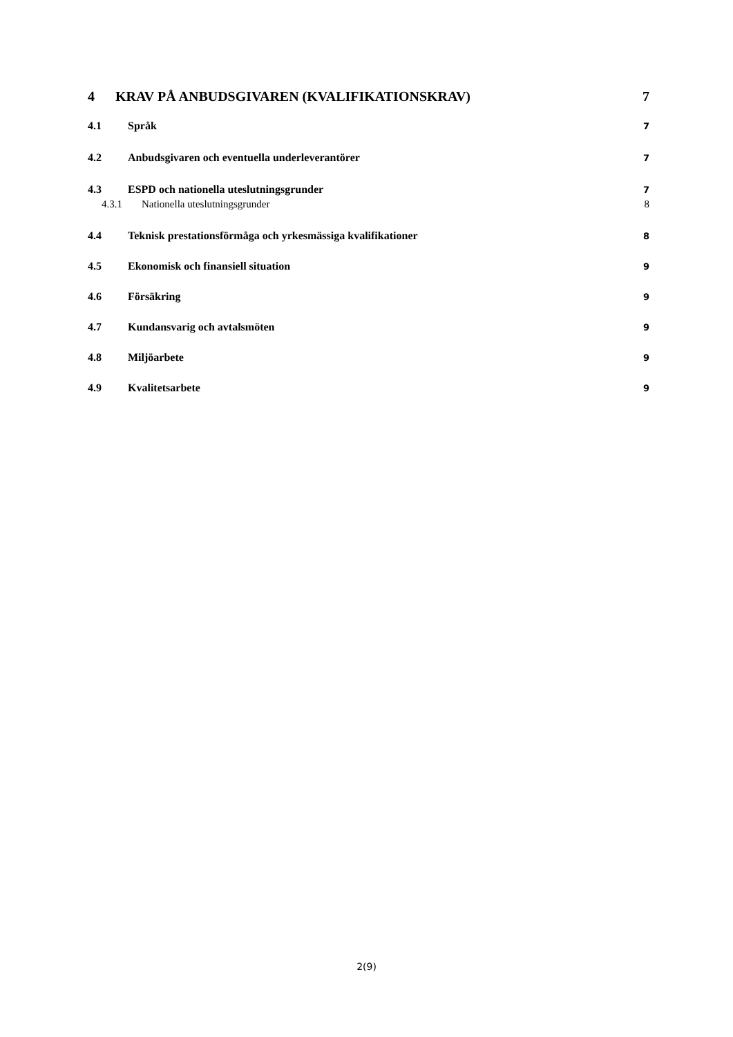4 KRAV PÅ ANBUDSGIVAREN (KVALIFIKATIONSKRAV) 7
4.1 Språk 7
4.2 Anbudsgivaren och eventuella underleverantörer 7
4.3 ESPD och nationella uteslutningsgrunder 7
4.3.1 Nationella uteslutningsgrunder 8
4.4 Teknisk prestationsförmåga och yrkesmässiga kvalifikationer 8
4.5 Ekonomisk och finansiell situation 9
4.6 Försäkring 9
4.7 Kundansvarig och avtalsmöten 9
4.8 Miljöarbete 9
4.9 Kvalitetsarbete 9
2(9)